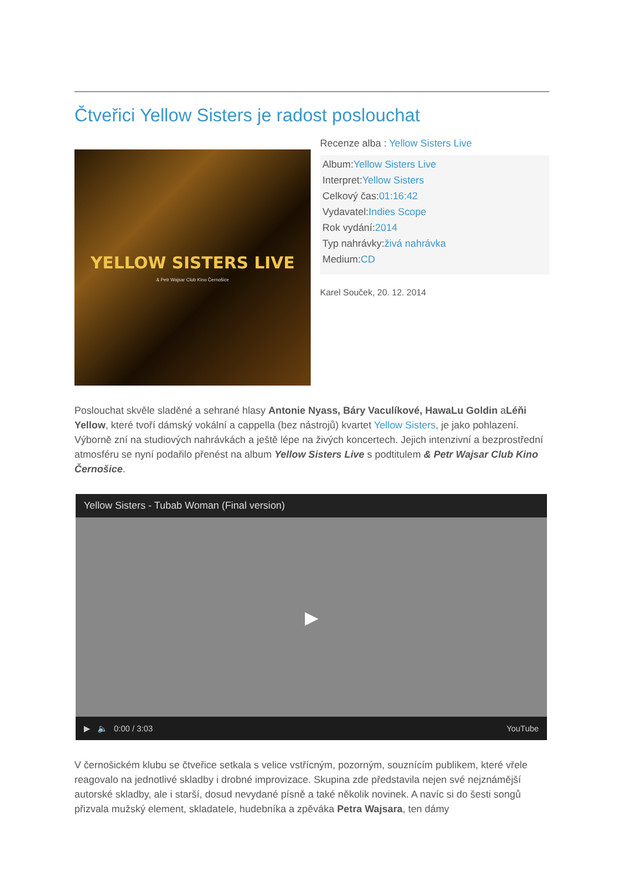Čtveřici Yellow Sisters je radost poslouchat
YELLOW SISTERS LIVE
& Petr Wajsar Club Kino Černošice
Recenze alba : Yellow Sisters Live
Album:Yellow Sisters Live
Interpret:Yellow Sisters
Celkový čas:01:16:42
Vydavatel:Indies Scope
Rok vydání:2014
Typ nahrávky:živá nahrávka
Medium:CD
Karel Souček, 20. 12. 2014
Poslouchat skvěle sladěné a sehrané hlasy Antonie Nyass, Báry Vaculíkové, HawaLu Goldin aLéňi Yellow, které tvoří dámský vokální a cappella (bez nástrojů) kvartet Yellow Sisters, je jako pohlazení. Výborně zní na studiových nahrávkách a ještě lépe na živých koncertech. Jejich intenzivní a bezprostřední atmosféru se nyní podařilo přenést na album Yellow Sisters Live s podtitulem & Petr Wajsar Club Kino Černošice.
Yellow Sisters - Tubab Woman (Final version)
▶
▶ 🔈 0:00 / 3:03 YouTube
V černošickém klubu se čtveřice setkala s velice vstřícným, pozorným, souznícím publikem, které vřele reagovalo na jednotlivé skladby i drobné improvizace. Skupina zde představila nejen své nejznámější autorské skladby, ale i starší, dosud nevydané písně a také několik novinek. A navíc si do šesti songů přizvala mužský element, skladatele, hudebníka a zpěváka Petra Wajsara, ten dámy